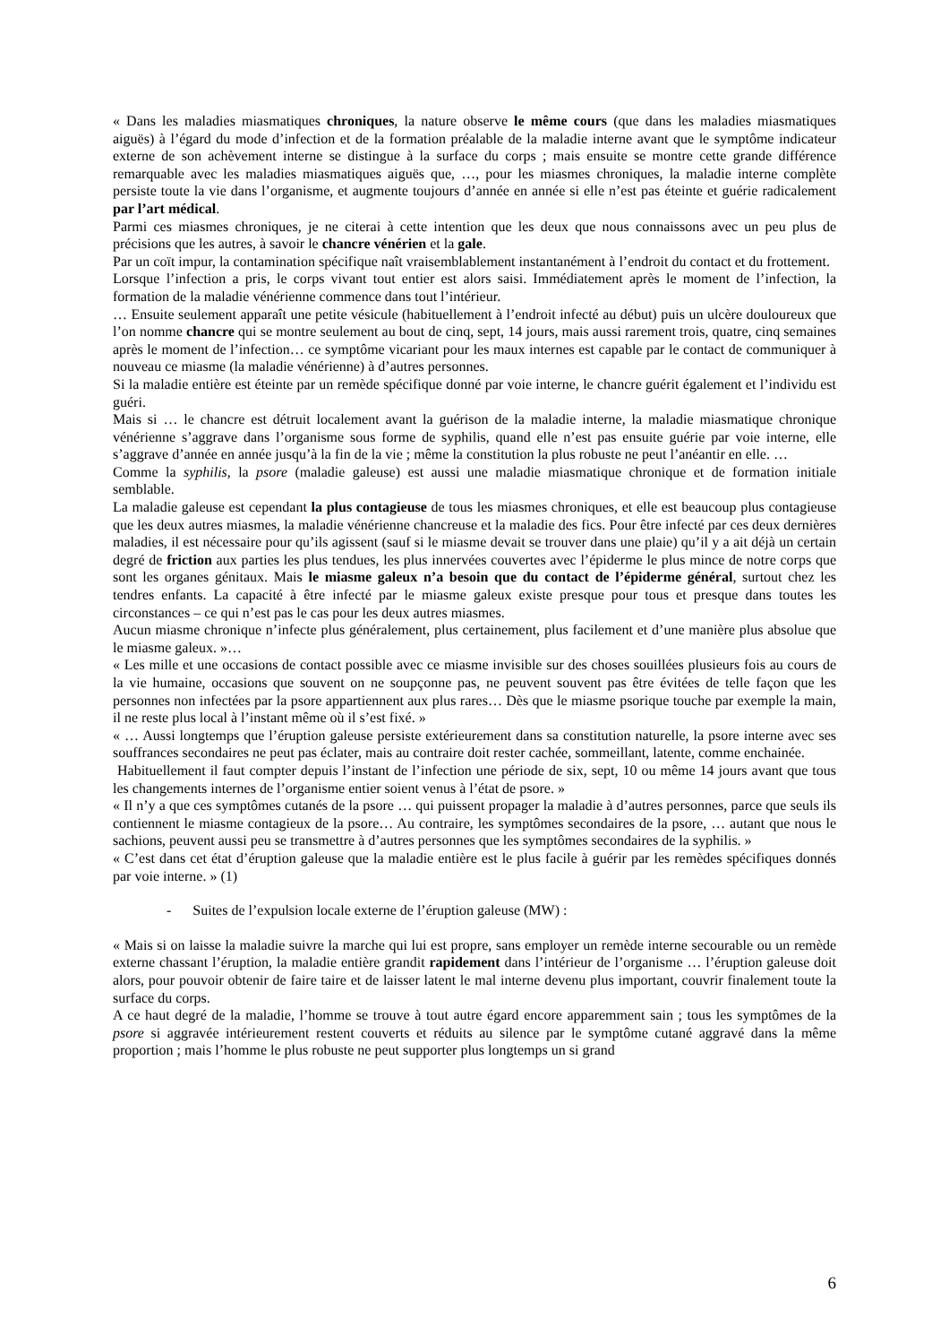« Dans les maladies miasmatiques chroniques, la nature observe le même cours (que dans les maladies miasmatiques aiguës) à l’égard du mode d’infection et de la formation préalable de la maladie interne avant que le symptôme indicateur externe de son achèvement interne se distingue à la surface du corps ; mais ensuite se montre cette grande différence remarquable avec les maladies miasmatiques aiguës que, …, pour les miasmes chroniques, la maladie interne complète persiste toute la vie dans l’organisme, et augmente toujours d’année en année si elle n’est pas éteinte et guérie radicalement par l’art médical.
Parmi ces miasmes chroniques, je ne citerai à cette intention que les deux que nous connaissons avec un peu plus de précisions que les autres, à savoir le chancre vénérien et la gale.
Par un coït impur, la contamination spécifique naît vraisemblablement instantanément à l’endroit du contact et du frottement.
Lorsque l’infection a pris, le corps vivant tout entier est alors saisi. Immédiatement après le moment de l’infection, la formation de la maladie vénérienne commence dans tout l’intérieur.
… Ensuite seulement apparaît une petite vésicule (habituellement à l’endroit infecté au début) puis un ulcère douloureux que l’on nomme chancre qui se montre seulement au bout de cinq, sept, 14 jours, mais aussi rarement trois, quatre, cinq semaines après le moment de l’infection… ce symptôme vicariant pour les maux internes est capable par le contact de communiquer à nouveau ce miasme (la maladie vénérienne) à d’autres personnes.
Si la maladie entière est éteinte par un remède spécifique donné par voie interne, le chancre guérit également et l’individu est guéri.
Mais si … le chancre est détruit localement avant la guérison de la maladie interne, la maladie miasmatique chronique vénérienne s’aggrave dans l’organisme sous forme de syphilis, quand elle n’est pas ensuite guérie par voie interne, elle s’aggrave d’année en année jusqu’à la fin de la vie ; même la constitution la plus robuste ne peut l’anéantir en elle. …
Comme la syphilis, la psore (maladie galeuse) est aussi une maladie miasmatique chronique et de formation initiale semblable.
La maladie galeuse est cependant la plus contagieuse de tous les miasmes chroniques, et elle est beaucoup plus contagieuse que les deux autres miasmes, la maladie vénérienne chancreuse et la maladie des fics. Pour être infecté par ces deux dernières maladies, il est nécessaire pour qu’ils agissent (sauf si le miasme devait se trouver dans une plaie) qu’il y a ait déjà un certain degré de friction aux parties les plus tendues, les plus innervées couvertes avec l’épiderme le plus mince de notre corps que sont les organes génitaux. Mais le miasme galeux n’a besoin que du contact de l’épiderme général, surtout chez les tendres enfants. La capacité à être infecté par le miasme galeux existe presque pour tous et presque dans toutes les circonstances – ce qui n’est pas le cas pour les deux autres miasmes.
Aucun miasme chronique n’infecte plus généralement, plus certainement, plus facilement et d’une manière plus absolue que le miasme galeux. »…
« Les mille et une occasions de contact possible avec ce miasme invisible sur des choses souillées plusieurs fois au cours de la vie humaine, occasions que souvent on ne soupçonne pas, ne peuvent souvent pas être évitées de telle façon que les personnes non infectées par la psore appartiennent aux plus rares… Dès que le miasme psorique touche par exemple la main, il ne reste plus local à l’instant même où il s’est fixé. »
« … Aussi longtemps que l’éruption galeuse persiste extérieurement dans sa constitution naturelle, la psore interne avec ses souffrances secondaires ne peut pas éclater, mais au contraire doit rester cachée, sommeillant, latente, comme enchainée.
Habituellement il faut compter depuis l’instant de l’infection une période de six, sept, 10 ou même 14 jours avant que tous les changements internes de l’organisme entier soient venus à l’état de psore. »
« Il n’y a que ces symptômes cutanés de la psore … qui puissent propager la maladie à d’autres personnes, parce que seuls ils contiennent le miasme contagieux de la psore… Au contraire, les symptômes secondaires de la psore, … autant que nous le sachions, peuvent aussi peu se transmettre à d’autres personnes que les symptômes secondaires de la syphilis. »
« C’est dans cet état d’éruption galeuse que la maladie entière est le plus facile à guérir par les remèdes spécifiques donnés par voie interne. » (1)
- Suites de l’expulsion locale externe de l’éruption galeuse (MW) :
« Mais si on laisse la maladie suivre la marche qui lui est propre, sans employer un remède interne secourable ou un remède externe chassant l’éruption, la maladie entière grandit rapidement dans l’intérieur de l’organisme … l’éruption galeuse doit alors, pour pouvoir obtenir de faire taire et de laisser latent le mal interne devenu plus important, couvrir finalement toute la surface du corps.
A ce haut degré de la maladie, l’homme se trouve à tout autre égard encore apparemment sain ; tous les symptômes de la psore si aggravée intérieurement restent couverts et réduits au silence par le symptôme cutané aggravé dans la même proportion ; mais l’homme le plus robuste ne peut supporter plus longtemps un si grand
6